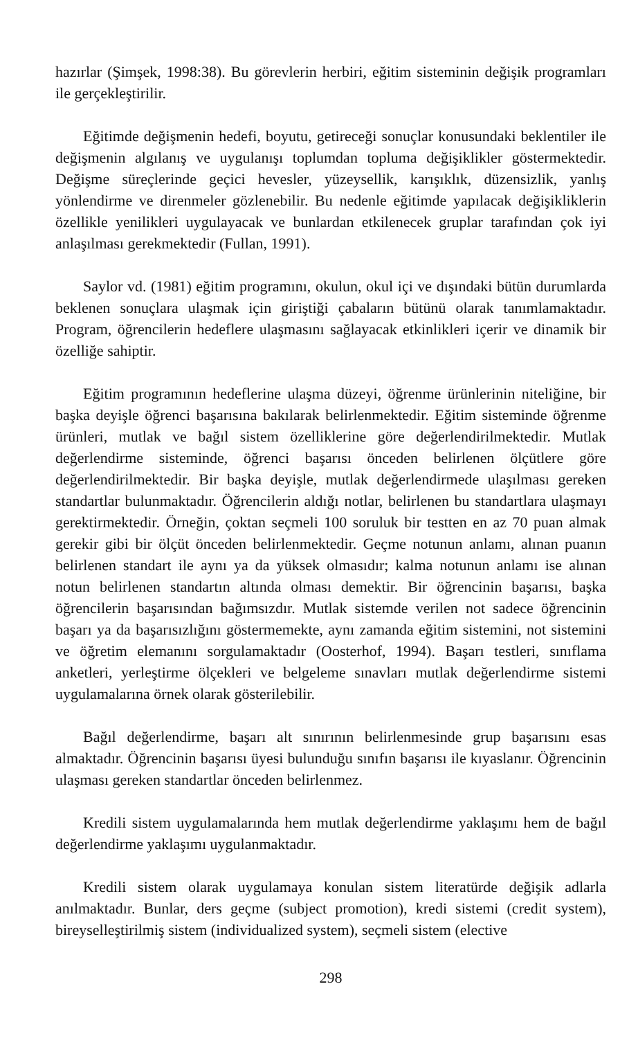hazırlar (Şimşek, 1998:38). Bu görevlerin herbiri, eğitim sisteminin değişik programları ile gerçekleştirilir.
Eğitimde değişmenin hedefi, boyutu, getireceği sonuçlar konusundaki beklentiler ile değişmenin algılanış ve uygulanışı toplumdan topluma değişiklikler göstermektedir. Değişme süreçlerinde geçici hevesler, yüzeysellik, karışıklık, düzensizlik, yanlış yönlendirme ve direnmeler gözlenebilir. Bu nedenle eğitimde yapılacak değişikliklerin özellikle yenilikleri uygulayacak ve bunlardan etkilenecek gruplar tarafından çok iyi anlaşılması gerekmektedir (Fullan, 1991).
Saylor vd. (1981) eğitim programını, okulun, okul içi ve dışındaki bütün durumlarda beklenen sonuçlara ulaşmak için giriştiği çabaların bütünü olarak tanımlamaktadır. Program, öğrencilerin hedeflere ulaşmasını sağlayacak etkinlikleri içerir ve dinamik bir özelliğe sahiptir.
Eğitim programının hedeflerine ulaşma düzeyi, öğrenme ürünlerinin niteliğine, bir başka deyişle öğrenci başarısına bakılarak belirlenmektedir. Eğitim sisteminde öğrenme ürünleri, mutlak ve bağıl sistem özelliklerine göre değerlendirilmektedir. Mutlak değerlendirme sisteminde, öğrenci başarısı önceden belirlenen ölçütlere göre değerlendirilmektedir. Bir başka deyişle, mutlak değerlendirmede ulaşılması gereken standartlar bulunmaktadır. Öğrencilerin aldığı notlar, belirlenen bu standartlara ulaşmayı gerektirmektedir. Örneğin, çoktan seçmeli 100 soruluk bir testten en az 70 puan almak gerekir gibi bir ölçüt önceden belirlenmektedir. Geçme notunun anlamı, alınan puanın belirlenen standart ile aynı ya da yüksek olmasıdır; kalma notunun anlamı ise alınan notun belirlenen standartın altında olması demektir. Bir öğrencinin başarısı, başka öğrencilerin başarısından bağımsızdır. Mutlak sistemde verilen not sadece öğrencinin başarı ya da başarısızlığını göstermemekte, aynı zamanda eğitim sistemini, not sistemini ve öğretim elemanını sorgulamaktadır (Oosterhof, 1994). Başarı testleri, sınıflama anketleri, yerleştirme ölçekleri ve belgeleme sınavları mutlak değerlendirme sistemi uygulamalarına örnek olarak gösterilebilir.
Bağıl değerlendirme, başarı alt sınırının belirlenmesinde grup başarısını esas almaktadır. Öğrencinin başarısı üyesi bulunduğu sınıfın başarısı ile kıyaslanır. Öğrencinin ulaşması gereken standartlar önceden belirlenmez.
Kredili sistem uygulamalarında hem mutlak değerlendirme yaklaşımı hem de bağıl değerlendirme yaklaşımı uygulanmaktadır.
Kredili sistem olarak uygulamaya konulan sistem literatürde değişik adlarla anılmaktadır. Bunlar, ders geçme (subject promotion), kredi sistemi (credit system), bireyselleştirilmiş sistem (individualized system), seçmeli sistem (elective
298